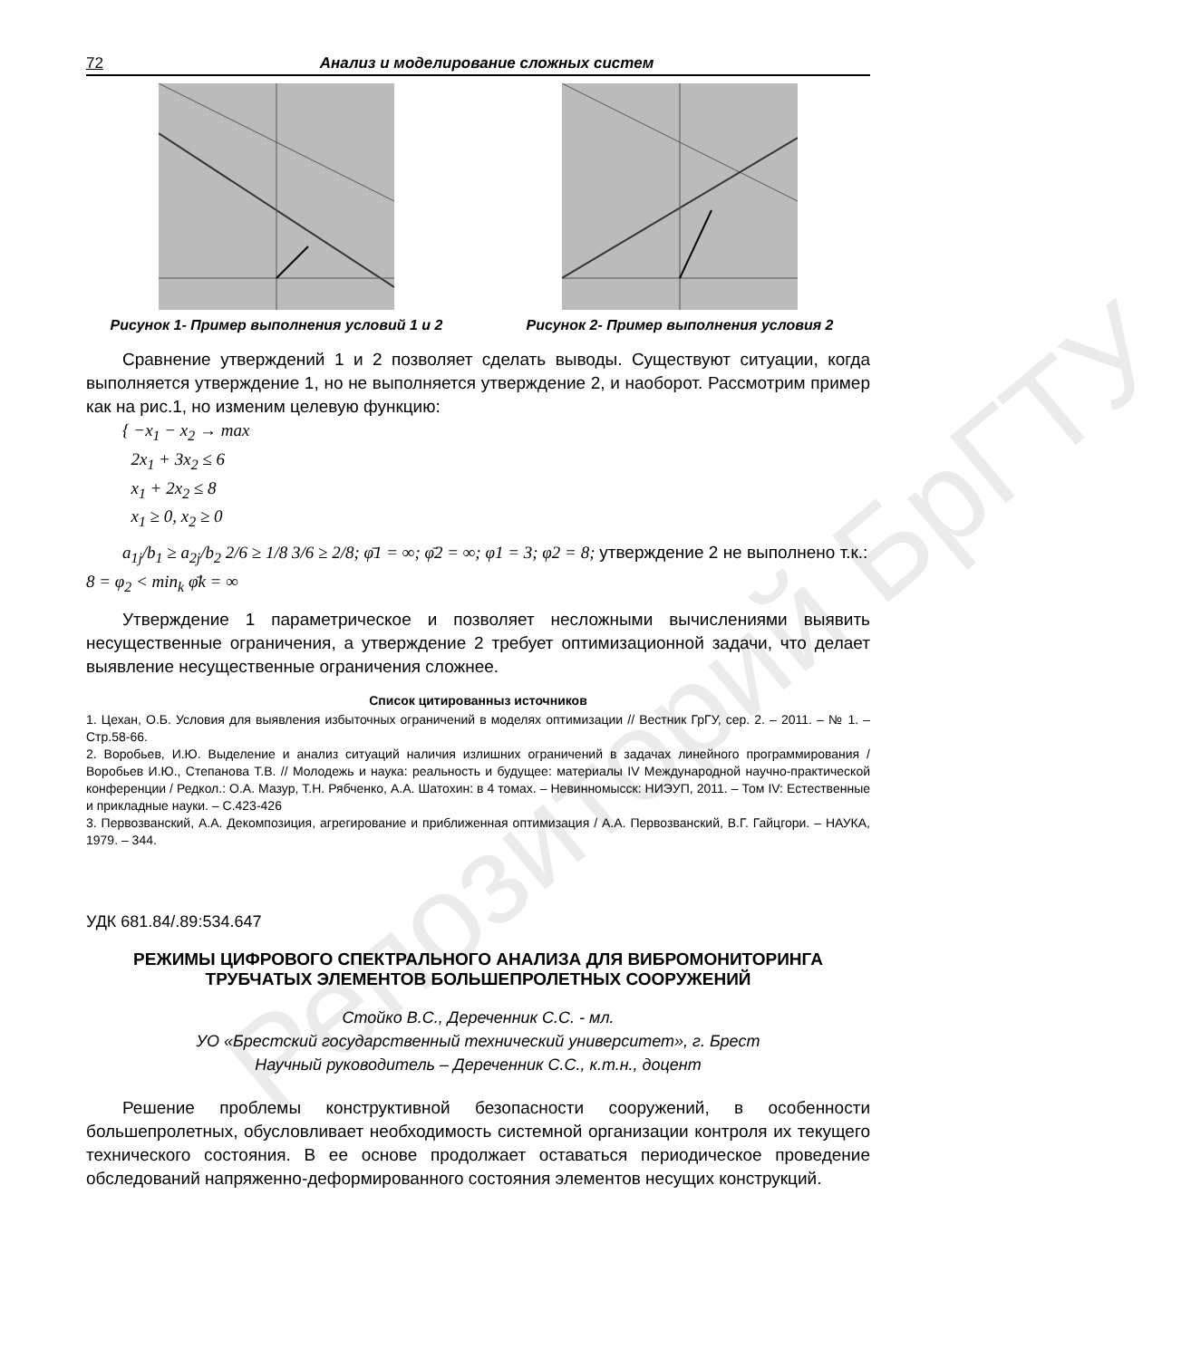Репозиторий БрГТУ
72 Анализ и моделирование сложных систем
Рисунок 1- Пример выполнения условий 1 и 2 Рисунок 2- Пример выполнения условия 2
Сравнение утверждений 1 и 2 позволяет сделать выводы. Существуют ситуации, когда выполняется утверждение 1, но не выполняется утверждение 2, и наоборот. Рассмотрим пример как на рис.1, но изменим целевую функцию:
{ −x<sub>1</sub> − x<sub>2</sub> → max
2x<sub>1</sub> + 3x<sub>2</sub> ≤ 6
x<sub>1</sub> + 2x<sub>2</sub> ≤ 8
x<sub>1</sub> ≥ 0, x<sub>2</sub> ≥ 0
a<sub>1j</sub>/b<sub>1</sub> ≥ a<sub>2j</sub>/b<sub>2</sub> 2/6 ≥ 1/8 3/6 ≥ 2/8; φ̄1 = ∞; φ̄2 = ∞; φ1 = 3; φ2 = 8; утверждение 2 не выполнено т.к.:
8 = φ<sub>2</sub> < min<sub>k</sub> φ̄k = ∞
Утверждение 1 параметрическое и позволяет несложными вычислениями выявить несущественные ограничения, а утверждение 2 требует оптимизационной задачи, что делает выявление несущественные ограничения сложнее.
Список цитированныз источников
1. Цехан, О.Б. Условия для выявления избыточных ограничений в моделях оптимизации // Вестник ГрГУ, сер. 2. – 2011. – № 1. – Стр.58-66.
2. Воробьев, И.Ю. Выделение и анализ ситуаций наличия излишних ограничений в задачах линейного программирования / Воробьев И.Ю., Степанова Т.В. // Молодежь и наука: реальность и будущее: материалы IV Международной научно-практической конференции / Редкол.: О.А. Мазур, Т.Н. Рябченко, А.А. Шатохин: в 4 томах. – Невинномысск: НИЭУП, 2011. – Том IV: Естественные и прикладные науки. – С.423-426
3. Первозванский, А.А. Декомпозиция, агрегирование и приближенная оптимизация / А.А. Первозванский, В.Г. Гайцгори. – НАУКА, 1979. – 344.
УДК 681.84/.89:534.647
РЕЖИМЫ ЦИФРОВОГО СПЕКТРАЛЬНОГО АНАЛИЗА ДЛЯ ВИБРОМОНИТОРИНГА ТРУБЧАТЫХ ЭЛЕМЕНТОВ БОЛЬШЕПРОЛЕТНЫХ СООРУЖЕНИЙ
Стойко В.С., Дереченник С.С. - мл.
УО «Брестский государственный технический университет», г. Брест
Научный руководитель – Дереченник С.С., к.т.н., доцент
Решение проблемы конструктивной безопасности сооружений, в особенности большепролетных, обусловливает необходимость системной организации контроля их текущего технического состояния. В ее основе продолжает оставаться периодическое проведение обследований напряженно-деформированного состояния элементов несущих конструкций.